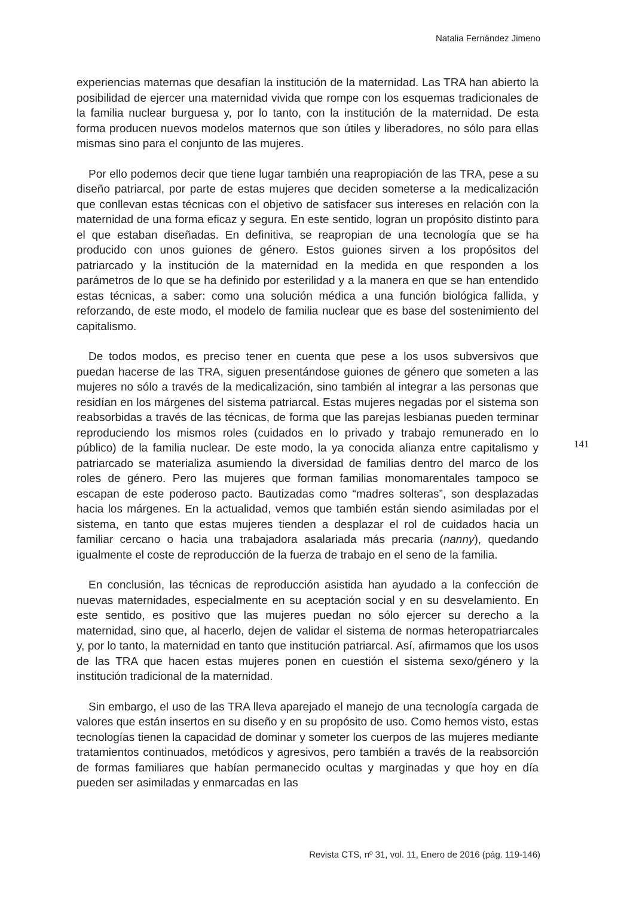Natalia Fernández Jimeno
experiencias maternas que desafían la institución de la maternidad. Las TRA han abierto la posibilidad de ejercer una maternidad vivida que rompe con los esquemas tradicionales de la familia nuclear burguesa y, por lo tanto, con la institución de la maternidad. De esta forma producen nuevos modelos maternos que son útiles y liberadores, no sólo para ellas mismas sino para el conjunto de las mujeres.
Por ello podemos decir que tiene lugar también una reapropiación de las TRA, pese a su diseño patriarcal, por parte de estas mujeres que deciden someterse a la medicalización que conllevan estas técnicas con el objetivo de satisfacer sus intereses en relación con la maternidad de una forma eficaz y segura. En este sentido, logran un propósito distinto para el que estaban diseñadas. En definitiva, se reapropian de una tecnología que se ha producido con unos guiones de género. Estos guiones sirven a los propósitos del patriarcado y la institución de la maternidad en la medida en que responden a los parámetros de lo que se ha definido por esterilidad y a la manera en que se han entendido estas técnicas, a saber: como una solución médica a una función biológica fallida, y reforzando, de este modo, el modelo de familia nuclear que es base del sostenimiento del capitalismo.
De todos modos, es preciso tener en cuenta que pese a los usos subversivos que puedan hacerse de las TRA, siguen presentándose guiones de género que someten a las mujeres no sólo a través de la medicalización, sino también al integrar a las personas que residían en los márgenes del sistema patriarcal. Estas mujeres negadas por el sistema son reabsorbidas a través de las técnicas, de forma que las parejas lesbianas pueden terminar reproduciendo los mismos roles (cuidados en lo privado y trabajo remunerado en lo público) de la familia nuclear. De este modo, la ya conocida alianza entre capitalismo y patriarcado se materializa asumiendo la diversidad de familias dentro del marco de los roles de género. Pero las mujeres que forman familias monomarentales tampoco se escapan de este poderoso pacto. Bautizadas como “madres solteras”, son desplazadas hacia los márgenes. En la actualidad, vemos que también están siendo asimiladas por el sistema, en tanto que estas mujeres tienden a desplazar el rol de cuidados hacia un familiar cercano o hacia una trabajadora asalariada más precaria (nanny), quedando igualmente el coste de reproducción de la fuerza de trabajo en el seno de la familia.
En conclusión, las técnicas de reproducción asistida han ayudado a la confección de nuevas maternidades, especialmente en su aceptación social y en su desvelamiento. En este sentido, es positivo que las mujeres puedan no sólo ejercer su derecho a la maternidad, sino que, al hacerlo, dejen de validar el sistema de normas heteropatriarcales y, por lo tanto, la maternidad en tanto que institución patriarcal. Así, afirmamos que los usos de las TRA que hacen estas mujeres ponen en cuestión el sistema sexo/género y la institución tradicional de la maternidad.
Sin embargo, el uso de las TRA lleva aparejado el manejo de una tecnología cargada de valores que están insertos en su diseño y en su propósito de uso. Como hemos visto, estas tecnologías tienen la capacidad de dominar y someter los cuerpos de las mujeres mediante tratamientos continuados, metódicos y agresivos, pero también a través de la reabsorción de formas familiares que habían permanecido ocultas y marginadas y que hoy en día pueden ser asimiladas y enmarcadas en las
141
Revista CTS, nº 31, vol. 11, Enero de 2016 (pág. 119-146)